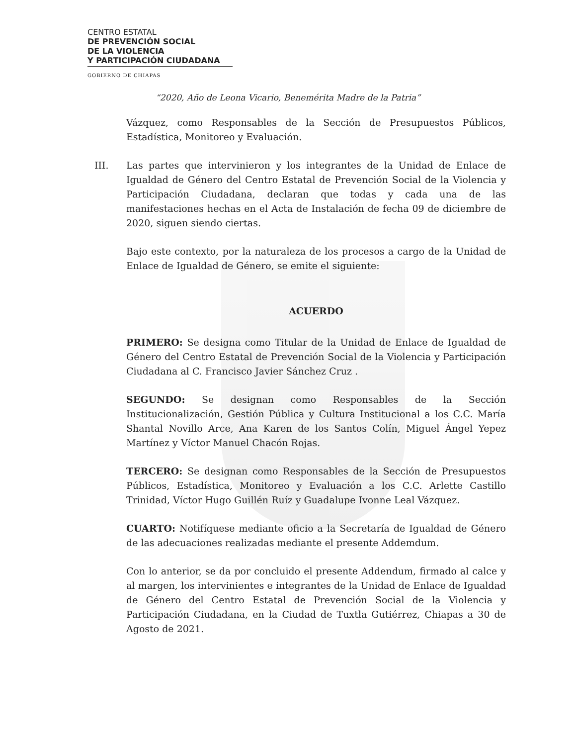CENTRO ESTATAL
DE PREVENCIÓN SOCIAL
DE LA VIOLENCIA
Y PARTICIPACIÓN CIUDADANA
GOBIERNO DE CHIAPAS
“2020, Año de Leona Vicario, Benemérita Madre de la Patria”
Vázquez, como Responsables de la Sección de Presupuestos Públicos, Estadística, Monitoreo y Evaluación.
III. Las partes que intervinieron y los integrantes de la Unidad de Enlace de Igualdad de Género del Centro Estatal de Prevención Social de la Violencia y Participación Ciudadana, declaran que todas y cada una de las manifestaciones hechas en el Acta de Instalación de fecha 09 de diciembre de 2020, siguen siendo ciertas.
Bajo este contexto, por la naturaleza de los procesos a cargo de la Unidad de Enlace de Igualdad de Género, se emite el siguiente:
ACUERDO
PRIMERO: Se designa como Titular de la Unidad de Enlace de Igualdad de Género del Centro Estatal de Prevención Social de la Violencia y Participación Ciudadana al C. Francisco Javier Sánchez Cruz .
SEGUNDO: Se designan como Responsables de la Sección Institucionalización, Gestión Pública y Cultura Institucional a los C.C. María Shantal Novillo Arce, Ana Karen de los Santos Colín, Miguel Ángel Yepez Martínez y Víctor Manuel Chacón Rojas.
TERCERO: Se designan como Responsables de la Sección de Presupuestos Públicos, Estadística, Monitoreo y Evaluación a los C.C. Arlette Castillo Trinidad, Víctor Hugo Guillén Ruíz y Guadalupe Ivonne Leal Vázquez.
CUARTO: Notifíquese mediante oficio a la Secretaría de Igualdad de Género de las adecuaciones realizadas mediante el presente Addemdum.
Con lo anterior, se da por concluido el presente Addendum, firmado al calce y al margen, los intervinientes e integrantes de la Unidad de Enlace de Igualdad de Género del Centro Estatal de Prevención Social de la Violencia y Participación Ciudadana, en la Ciudad de Tuxtla Gutiérrez, Chiapas a 30 de Agosto de 2021.